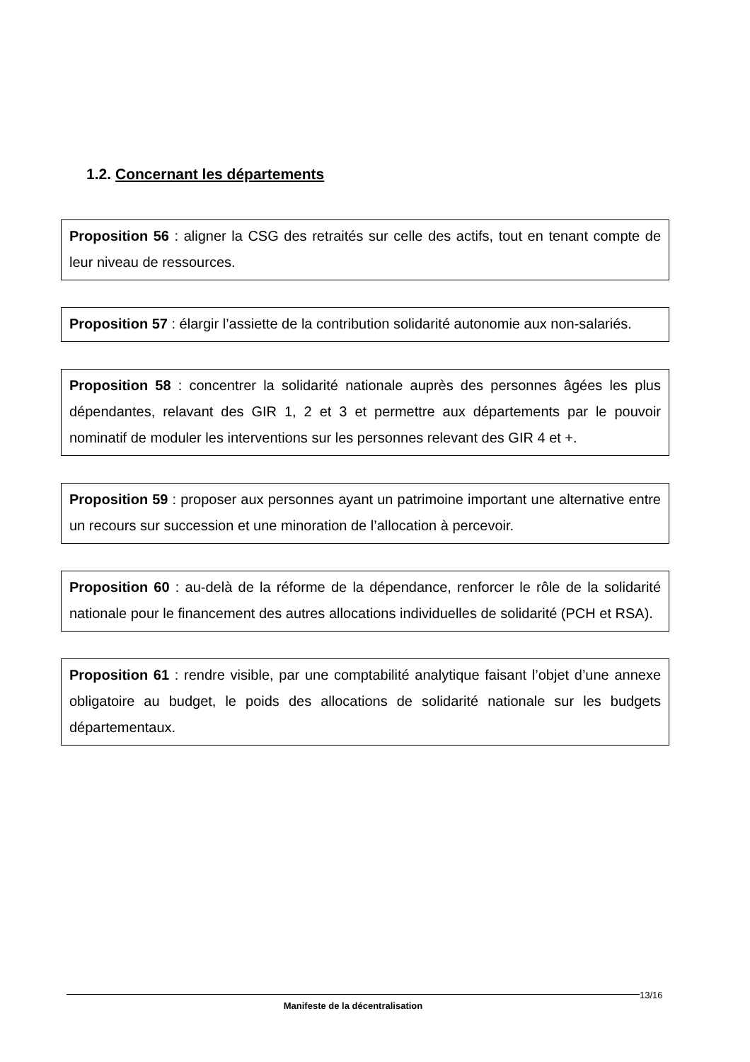1.2. Concernant les départements
Proposition 56 : aligner la CSG des retraités sur celle des actifs, tout en tenant compte de leur niveau de ressources.
Proposition 57 : élargir l’assiette de la contribution solidarité autonomie aux non-salariés.
Proposition 58 : concentrer la solidarité nationale auprès des personnes âgées les plus dépendantes, relavant des GIR 1, 2 et 3 et permettre aux départements par le pouvoir nominatif de moduler les interventions sur les personnes relevant des GIR 4 et +.
Proposition 59 : proposer aux personnes ayant un patrimoine important une alternative entre un recours sur succession et une minoration de l’allocation à percevoir.
Proposition 60 : au-delà de la réforme de la dépendance, renforcer le rôle de la solidarité nationale pour le financement des autres allocations individuelles de solidarité (PCH et RSA).
Proposition 61 : rendre visible, par une comptabilité analytique faisant l’objet d’une annexe obligatoire au budget, le poids des allocations de solidarité nationale sur les budgets départementaux.
Manifeste de la décentralisation 13/16